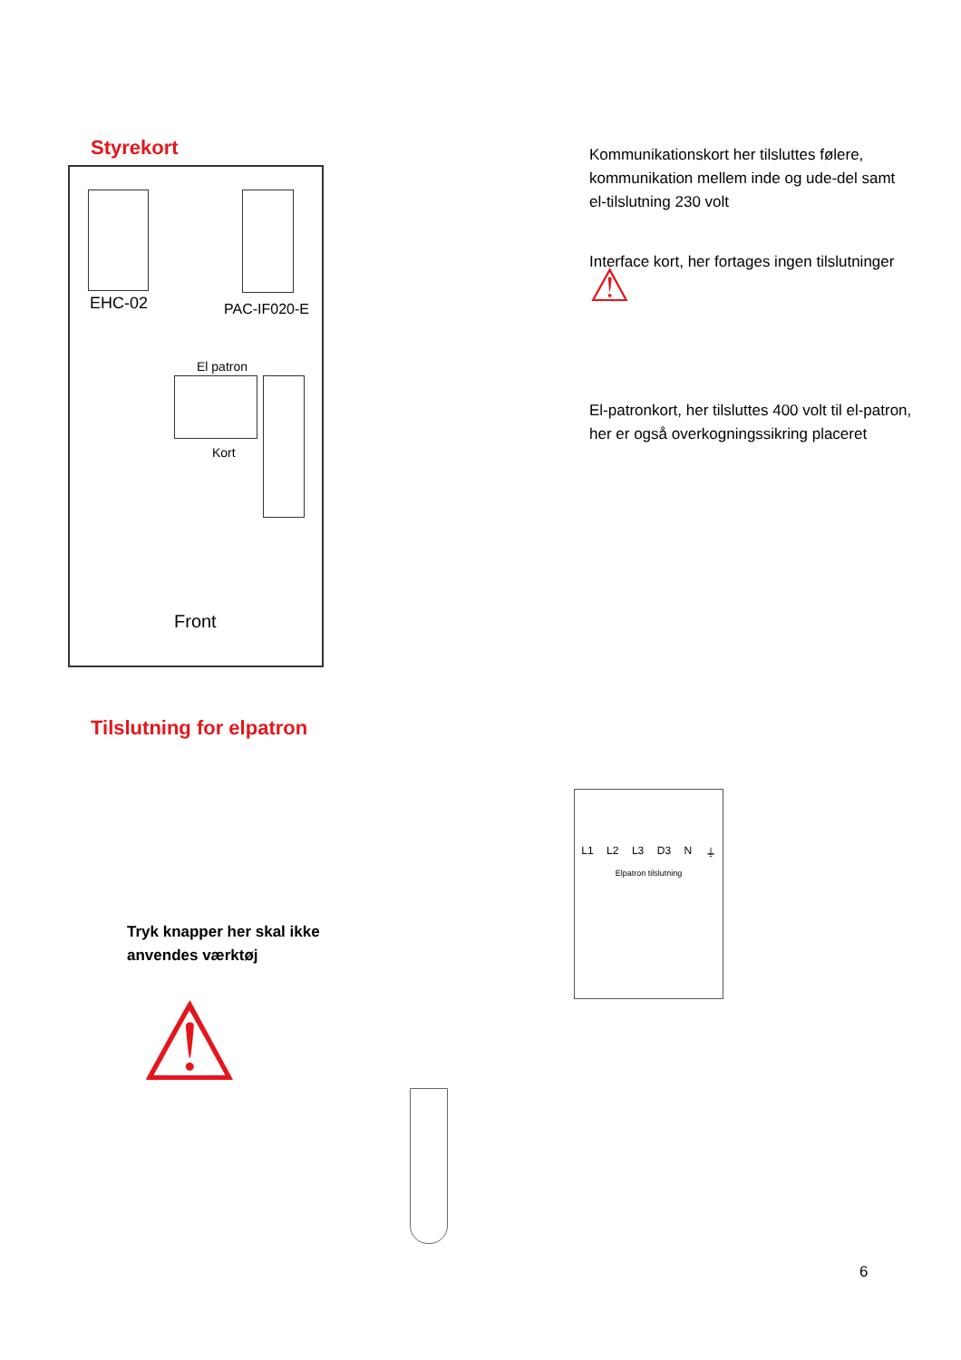Styrekort
EHC-02 PAC-IF020-E
El patron
Kort
Front
Kommunikationskort her tilsluttes følere, kommunikation mellem inde og ude-del samt el-tilslutning 230 volt
Interface kort, her fortages ingen tilslutninger ⚠
El-patronkort, her tilsluttes 400 volt til el-patron, her er også overkogningssikring placeret
Tilslutning for elpatron
Tryk knapper her skal ikke
anvendes værktøj
⚠
L1 L2 L3 D3 N ⏚
Elpatron tilslutning
6